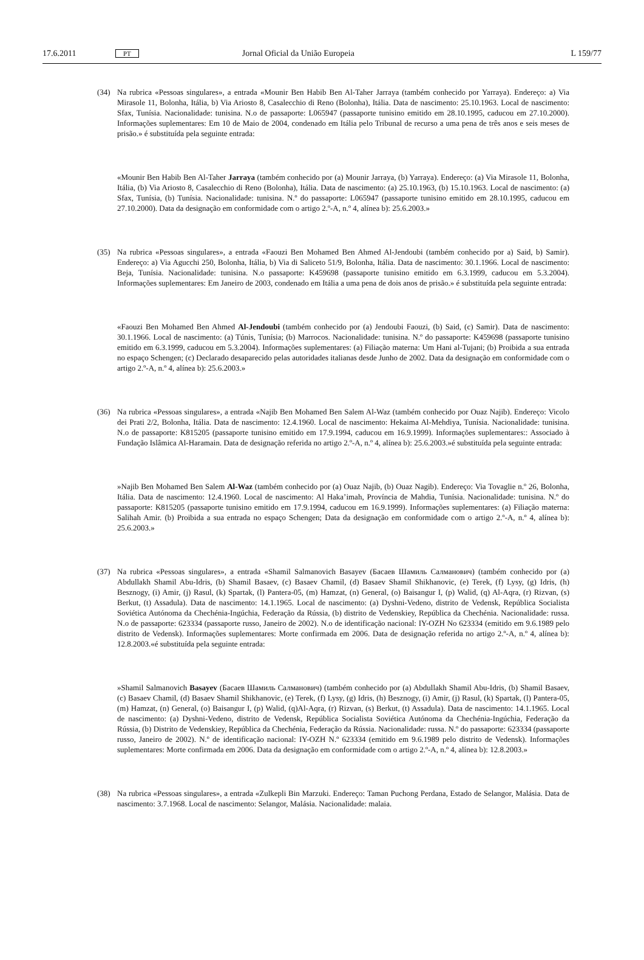17.6.2011 PT Jornal Oficial da União Europeia L 159/77
(34) Na rubrica «Pessoas singulares», a entrada «Mounir Ben Habib Ben Al-Taher Jarraya (também conhecido por Yarraya). Endereço: a) Via Mirasole 11, Bolonha, Itália, b) Via Ariosto 8, Casalecchio di Reno (Bolonha), Itália. Data de nascimento: 25.10.1963. Local de nascimento: Sfax, Tunísia. Nacionalidade: tunisina. N.o de passaporte: L065947 (passaporte tunisino emitido em 28.10.1995, caducou em 27.10.2000). Informações suplementares: Em 10 de Maio de 2004, condenado em Itália pelo Tribunal de recurso a uma pena de três anos e seis meses de prisão.» é substituída pela seguinte entrada:
«Mounir Ben Habib Ben Al-Taher Jarraya (também conhecido por (a) Mounir Jarraya, (b) Yarraya). Endereço: (a) Via Mirasole 11, Bolonha, Itália, (b) Via Ariosto 8, Casalecchio di Reno (Bolonha), Itália. Data de nascimento: (a) 25.10.1963, (b) 15.10.1963. Local de nascimento: (a) Sfax, Tunísia, (b) Tunísia. Nacionalidade: tunisina. N.º do passaporte: L065947 (passaporte tunisino emitido em 28.10.1995, caducou em 27.10.2000). Data da designação em conformidade com o artigo 2.º-A, n.º 4, alínea b): 25.6.2003.»
(35) Na rubrica «Pessoas singulares», a entrada «Faouzi Ben Mohamed Ben Ahmed Al-Jendoubi (também conhecido por a) Said, b) Samir). Endereço: a) Via Agucchi 250, Bolonha, Itália, b) Via di Saliceto 51/9, Bolonha, Itália. Data de nascimento: 30.1.1966. Local de nascimento: Beja, Tunísia. Nacionalidade: tunisina. N.o passaporte: K459698 (passaporte tunisino emitido em 6.3.1999, caducou em 5.3.2004). Informações suplementares: Em Janeiro de 2003, condenado em Itália a uma pena de dois anos de prisão.» é substituída pela seguinte entrada:
«Faouzi Ben Mohamed Ben Ahmed Al-Jendoubi (também conhecido por (a) Jendoubi Faouzi, (b) Said, (c) Samir). Data de nascimento: 30.1.1966. Local de nascimento: (a) Túnis, Tunísia; (b) Marrocos. Nacionalidade: tunisina. N.º do passaporte: K459698 (passaporte tunisino emitido em 6.3.1999, caducou em 5.3.2004). Informações suplementares: (a) Filiação materna: Um Hani al-Tujani; (b) Proibida a sua entrada no espaço Schengen; (c) Declarado desaparecido pelas autoridades italianas desde Junho de 2002. Data da designação em conformidade com o artigo 2.º-A, n.º 4, alínea b): 25.6.2003.»
(36) Na rubrica «Pessoas singulares», a entrada «Najib Ben Mohamed Ben Salem Al-Waz (também conhecido por Ouaz Najib). Endereço: Vicolo dei Prati 2/2, Bolonha, Itália. Data de nascimento: 12.4.1960. Local de nascimento: Hekaima Al-Mehdiya, Tunísia. Nacionalidade: tunisina. N.o de passaporte: K815205 (passaporte tunisino emitido em 17.9.1994, caducou em 16.9.1999). Informações suplementares:: Associado à Fundação Islâmica Al-Haramain. Data de designação referida no artigo 2.º-A, n.º 4, alínea b): 25.6.2003.»é substituída pela seguinte entrada:
»Najib Ben Mohamed Ben Salem Al-Waz (também conhecido por (a) Ouaz Najib, (b) Ouaz Nagib). Endereço: Via Tovaglie n.º 26, Bolonha, Itália. Data de nascimento: 12.4.1960. Local de nascimento: Al Haka’imah, Província de Mahdia, Tunísia. Nacionalidade: tunisina. N.º do passaporte: K815205 (passaporte tunisino emitido em 17.9.1994, caducou em 16.9.1999). Informações suplementares: (a) Filiação materna: Salihah Amir. (b) Proibida a sua entrada no espaço Schengen; Data da designação em conformidade com o artigo 2.º-A, n.º 4, alínea b): 25.6.2003.»
(37) Na rubrica «Pessoas singulares», a entrada «Shamil Salmanovich Basayev (Басаев Шамиль Салманович) (também conhecido por (a) Abdullakh Shamil Abu-Idris, (b) Shamil Basaev, (c) Basaev Chamil, (d) Basaev Shamil Shikhanovic, (e) Terek, (f) Lysy, (g) Idris, (h) Besznogy, (i) Amir, (j) Rasul, (k) Spartak, (l) Pantera-05, (m) Hamzat, (n) General, (o) Baisangur I, (p) Walid, (q) Al-Aqra, (r) Rizvan, (s) Berkut, (t) Assadula). Data de nascimento: 14.1.1965. Local de nascimento: (a) Dyshni-Vedeno, distrito de Vedensk, República Socialista Soviética Autónoma da Chechénia-Ingúchia, Federação da Rússia, (b) distrito de Vedenskiey, República da Chechénia. Nacionalidade: russa. N.o de passaporte: 623334 (passaporte russo, Janeiro de 2002). N.o de identificação nacional: IY-OZH No 623334 (emitido em 9.6.1989 pelo distrito de Vedensk). Informações suplementares: Morte confirmada em 2006. Data de designação referida no artigo 2.º-A, n.º 4, alínea b): 12.8.2003.«é substituída pela seguinte entrada:
»Shamil Salmanovich Basayev (Басаев Шамиль Салманович) (também conhecido por (a) Abdullakh Shamil Abu-Idris, (b) Shamil Basaev, (c) Basaev Chamil, (d) Basaev Shamil Shikhanovic, (e) Terek, (f) Lysy, (g) Idris, (h) Besznogy, (i) Amir, (j) Rasul, (k) Spartak, (l) Pantera-05, (m) Hamzat, (n) General, (o) Baisangur I, (p) Walid, (q)Al-Aqra, (r) Rizvan, (s) Berkut, (t) Assadula). Data de nascimento: 14.1.1965. Local de nascimento: (a) Dyshni-Vedeno, distrito de Vedensk, República Socialista Soviética Autónoma da Chechénia-Ingúchia, Federação da Rússia, (b) Distrito de Vedenskiey, República da Chechénia, Federação da Rússia. Nacionalidade: russa. N.º do passaporte: 623334 (passaporte russo, Janeiro de 2002). N.º de identificação nacional: IY-OZH N.º 623334 (emitido em 9.6.1989 pelo distrito de Vedensk). Informações suplementares: Morte confirmada em 2006. Data da designação em conformidade com o artigo 2.º-A, n.º 4, alínea b): 12.8.2003.»
(38) Na rubrica «Pessoas singulares», a entrada «Zulkepli Bin Marzuki. Endereço: Taman Puchong Perdana, Estado de Selangor, Malásia. Data de nascimento: 3.7.1968. Local de nascimento: Selangor, Malásia. Nacionalidade: malaia.